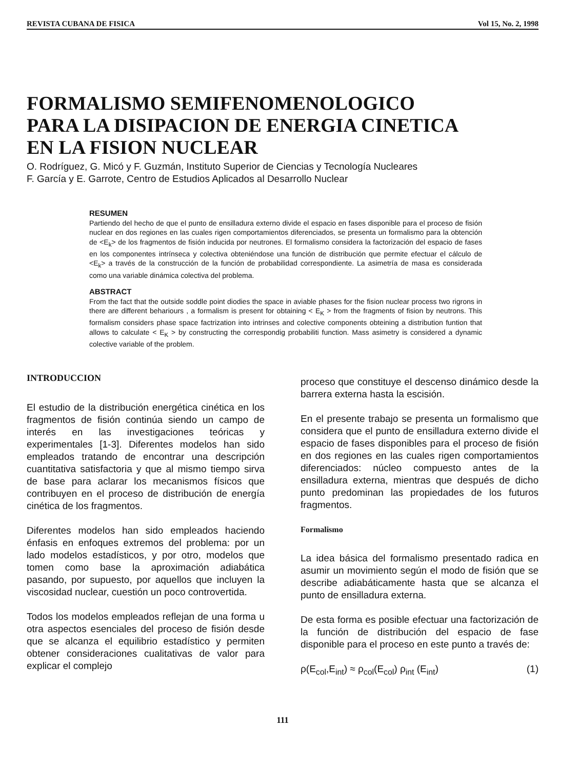REVISTA CUBANA DE FISICA Vol 15, No. 2, 1998
FORMALISMO SEMIFENOMENOLOGICO
PARA LA DISIPACION DE ENERGIA CINETICA
EN LA FISION NUCLEAR
O. Rodríguez, G. Micó y F. Guzmán, Instituto Superior de Ciencias y Tecnología Nucleares
F. García y E. Garrote, Centro de Estudios Aplicados al Desarrollo Nuclear
RESUMEN
Partiendo del hecho de que el punto de ensilladura externo divide el espacio en fases disponible para el proceso de fisión nuclear en dos regiones en las cuales rigen comportamientos diferenciados, se presenta un formalismo para la obtención de <E<sub>k</sub>> de los fragmentos de fisión inducida por neutrones. El formalismo considera la factorización del espacio de fases en los componentes intrínseca y colectiva obteniéndose una función de distribución que permite efectuar el cálculo de <E<sub>k</sub>> a través de la construcción de la función de probabilidad correspondiente. La asimetría de masa es considerada como una variable dinámica colectiva del problema.
ABSTRACT
From the fact that the outside soddle point diodies the space in aviable phases for the fision nuclear process two rigrons in there are different behariours , a formalism is present for obtaining < E<sub>K</sub> > from the fragments of fision by neutrons. This formalism considers phase space factrization into intrinses and colective components obteining a distribution funtion that allows to calculate < E<sub>K</sub> > by constructing the correspondig probabiliti function. Mass asimetry is considered a dynamic colective variable of the problem.
INTRODUCCION
El estudio de la distribución energética cinética en los fragmentos de fisión continúa siendo un campo de interés en las investigaciones teóricas y experimentales [1-3]. Diferentes modelos han sido empleados tratando de encontrar una descripción cuantitativa satisfactoria y que al mismo tiempo sirva de base para aclarar los mecanismos físicos que contribuyen en el proceso de distribución de energía cinética de los fragmentos.
Diferentes modelos han sido empleados haciendo énfasis en enfoques extremos del problema: por un lado modelos estadísticos, y por otro, modelos que tomen como base la aproximación adiabática pasando, por supuesto, por aquellos que incluyen la viscosidad nuclear, cuestión un poco controvertida.
Todos los modelos empleados reflejan de una forma u otra aspectos esenciales del proceso de fisión desde que se alcanza el equilibrio estadístico y permiten obtener consideraciones cualitativas de valor para explicar el complejo
proceso que constituye el descenso dinámico desde la barrera externa hasta la escisión.
En el presente trabajo se presenta un formalismo que considera que el punto de ensilladura externo divide el espacio de fases disponibles para el proceso de fisión en dos regiones en las cuales rigen comportamientos diferenciados: núcleo compuesto antes de la ensilladura externa, mientras que después de dicho punto predominan las propiedades de los futuros fragmentos.
Formalismo
La idea básica del formalismo presentado radica en asumir un movimiento según el modo de fisión que se describe adiabáticamente hasta que se alcanza el punto de ensilladura externa.
De esta forma es posible efectuar una factorización de la función de distribución del espacio de fase disponible para el proceso en este punto a través de:
ρ(E<sub>col</sub>,E<sub>int</sub>) ≈ ρ<sub>col</sub>(E<sub>col</sub>) ρ<sub>int</sub> (E<sub>int</sub>) (1)
111